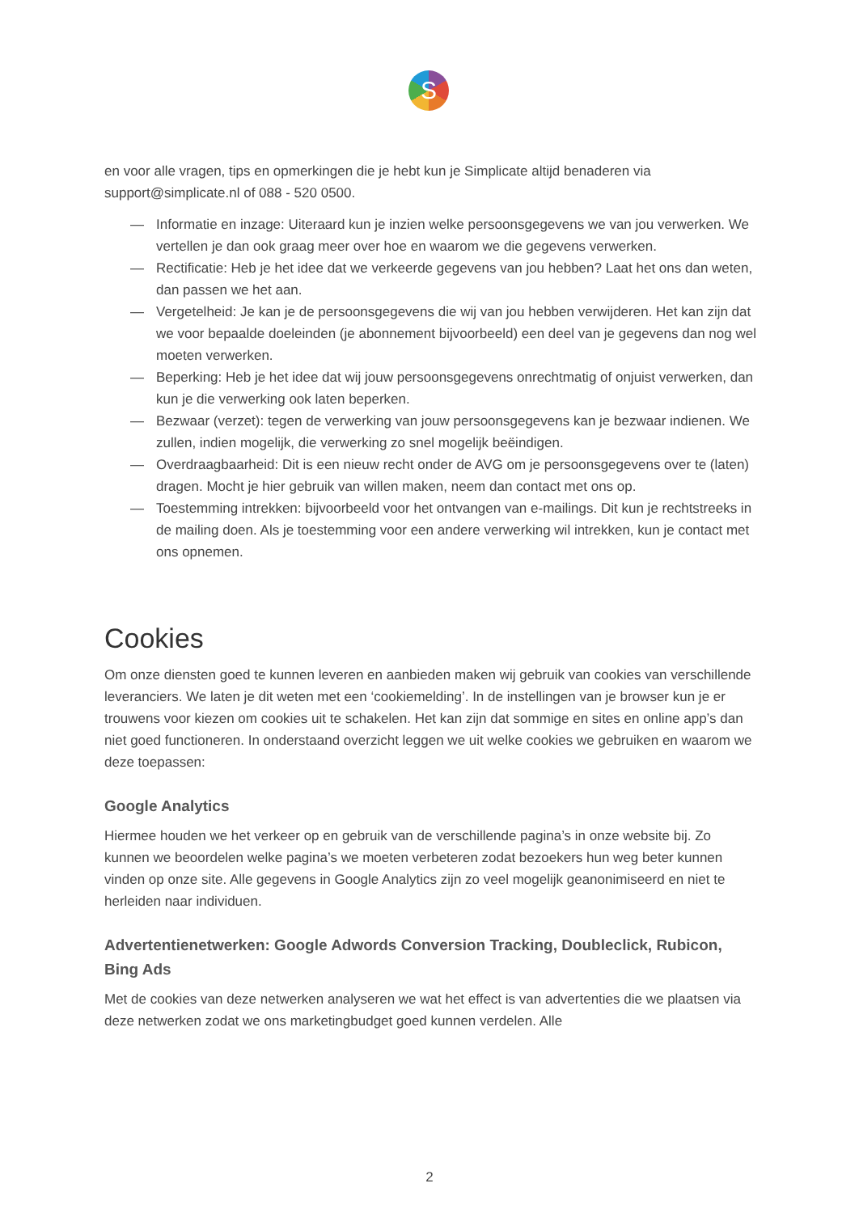S
en voor alle vragen, tips en opmerkingen die je hebt kun je Simplicate altijd benaderen via support@simplicate.nl of 088 - 520 0500.
— Informatie en inzage: Uiteraard kun je inzien welke persoonsgegevens we van jou verwerken. We vertellen je dan ook graag meer over hoe en waarom we die gegevens verwerken.
— Rectificatie: Heb je het idee dat we verkeerde gegevens van jou hebben? Laat het ons dan weten, dan passen we het aan.
— Vergetelheid: Je kan je de persoonsgegevens die wij van jou hebben verwijderen. Het kan zijn dat we voor bepaalde doeleinden (je abonnement bijvoorbeeld) een deel van je gegevens dan nog wel moeten verwerken.
— Beperking: Heb je het idee dat wij jouw persoonsgegevens onrechtmatig of onjuist verwerken, dan kun je die verwerking ook laten beperken.
— Bezwaar (verzet): tegen de verwerking van jouw persoonsgegevens kan je bezwaar indienen. We zullen, indien mogelijk, die verwerking zo snel mogelijk beëindigen.
— Overdraagbaarheid: Dit is een nieuw recht onder de AVG om je persoonsgegevens over te (laten) dragen. Mocht je hier gebruik van willen maken, neem dan contact met ons op.
— Toestemming intrekken: bijvoorbeeld voor het ontvangen van e-mailings. Dit kun je rechtstreeks in de mailing doen. Als je toestemming voor een andere verwerking wil intrekken, kun je contact met ons opnemen.
Cookies
Om onze diensten goed te kunnen leveren en aanbieden maken wij gebruik van cookies van verschillende leveranciers. We laten je dit weten met een ‘cookiemelding’. In de instellingen van je browser kun je er trouwens voor kiezen om cookies uit te schakelen. Het kan zijn dat sommige en sites en online app’s dan niet goed functioneren. In onderstaand overzicht leggen we uit welke cookies we gebruiken en waarom we deze toepassen:
Google Analytics
Hiermee houden we het verkeer op en gebruik van de verschillende pagina’s in onze website bij. Zo kunnen we beoordelen welke pagina’s we moeten verbeteren zodat bezoekers hun weg beter kunnen vinden op onze site. Alle gegevens in Google Analytics zijn zo veel mogelijk geanonimiseerd en niet te herleiden naar individuen.
Advertentienetwerken: Google Adwords Conversion Tracking, Doubleclick, Rubicon, Bing Ads
Met de cookies van deze netwerken analyseren we wat het effect is van advertenties die we plaatsen via deze netwerken zodat we ons marketingbudget goed kunnen verdelen. Alle
2